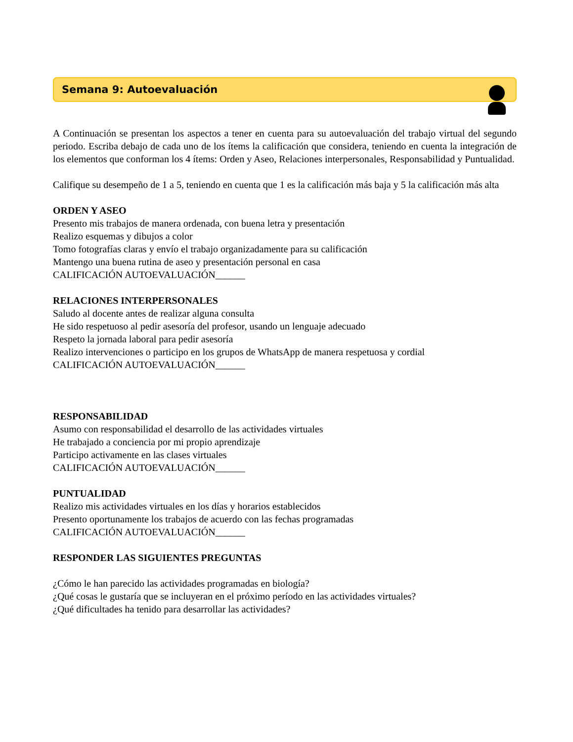Semana 9: Autoevaluación
A Continuación se presentan los aspectos a tener en cuenta para su autoevaluación del trabajo virtual del segundo periodo. Escriba debajo de cada uno de los ítems la calificación que considera, teniendo en cuenta la integración de los elementos que conforman los 4 ítems: Orden y Aseo, Relaciones interpersonales, Responsabilidad y Puntualidad.
Califique su desempeño de 1 a 5, teniendo en cuenta que 1 es la calificación más baja y 5 la calificación más alta
ORDEN Y ASEO
Presento mis trabajos de manera ordenada, con buena letra y presentación
Realizo esquemas y dibujos a color
Tomo fotografías claras y envío el trabajo organizadamente para su calificación
Mantengo una buena rutina de aseo y presentación personal en casa
CALIFICACIÓN AUTOEVALUACIÓN______
RELACIONES INTERPERSONALES
Saludo al docente antes de realizar alguna consulta
He sido respetuoso al pedir asesoría del profesor, usando un lenguaje adecuado
Respeto la jornada laboral para pedir asesoría
Realizo intervenciones o participo en los grupos de WhatsApp de manera respetuosa y cordial
CALIFICACIÓN AUTOEVALUACIÓN______
RESPONSABILIDAD
Asumo con responsabilidad el desarrollo de las actividades virtuales
He trabajado a conciencia por mi propio aprendizaje
Participo activamente en las clases virtuales
CALIFICACIÓN AUTOEVALUACIÓN______
PUNTUALIDAD
Realizo mis actividades virtuales en los días y horarios establecidos
Presento oportunamente los trabajos de acuerdo con las fechas programadas
CALIFICACIÓN AUTOEVALUACIÓN______
RESPONDER LAS SIGUIENTES PREGUNTAS
¿Cómo le han parecido las actividades programadas en biología?
¿Qué cosas le gustaría que se incluyeran en el próximo período en las actividades virtuales?
¿Qué dificultades ha tenido para desarrollar las actividades?